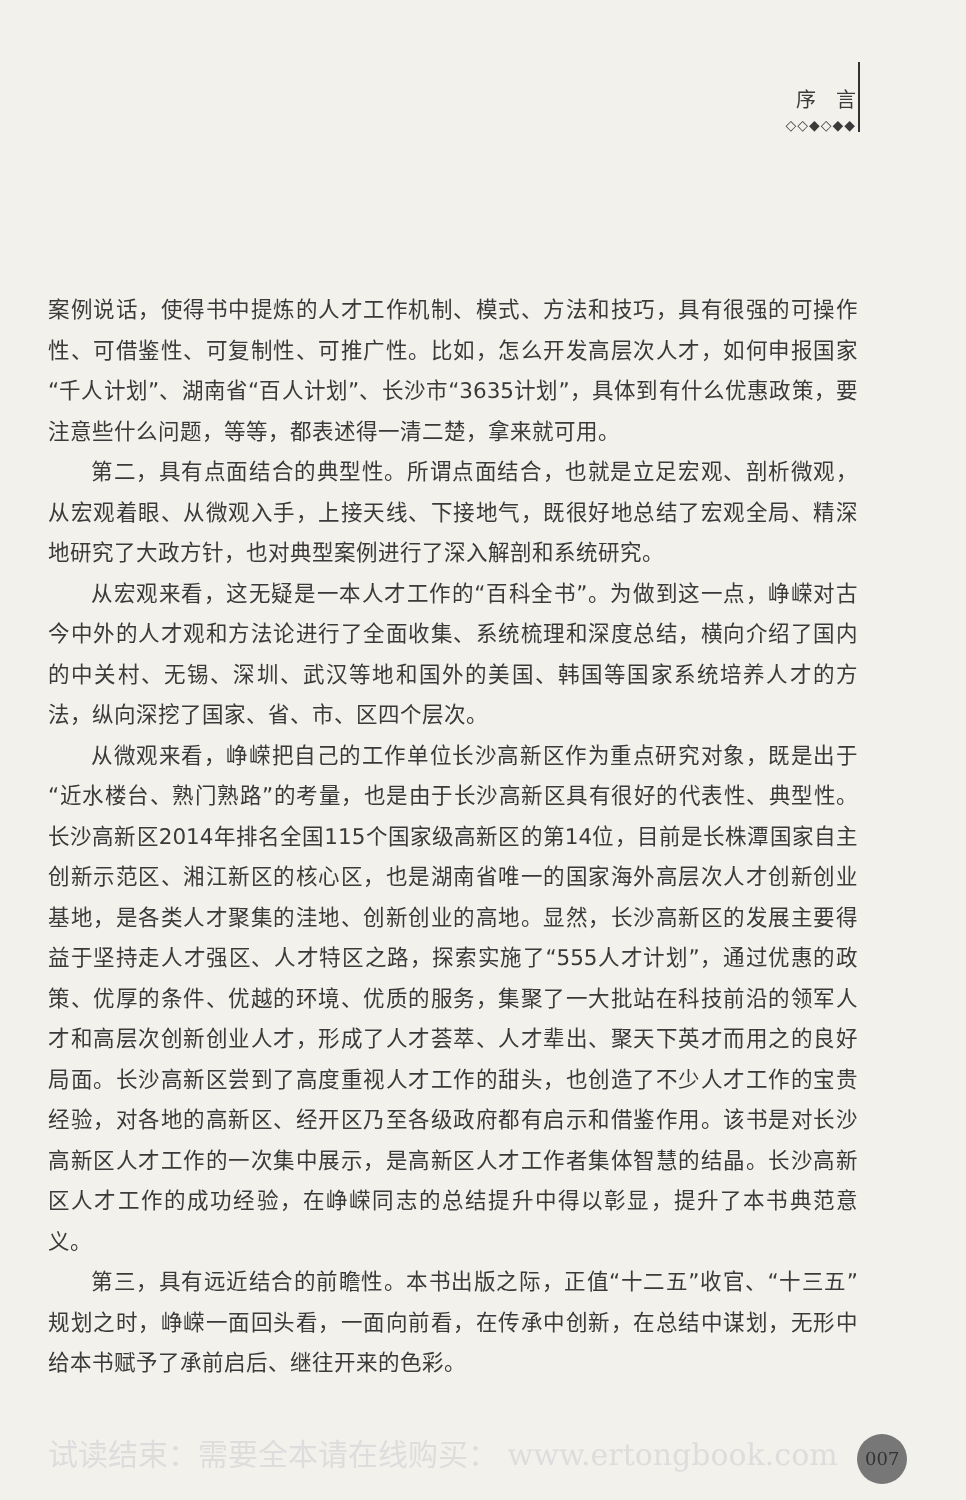序　言
◇◇◆◇◆◆
案例说话，使得书中提炼的人才工作机制、模式、方法和技巧，具有很强的可操作性、可借鉴性、可复制性、可推广性。比如，怎么开发高层次人才，如何申报国家“千人计划”、湖南省“百人计划”、长沙市“3635计划”，具体到有什么优惠政策，要注意些什么问题，等等，都表述得一清二楚，拿来就可用。
第二，具有点面结合的典型性。所谓点面结合，也就是立足宏观、剖析微观，从宏观着眼、从微观入手，上接天线、下接地气，既很好地总结了宏观全局、精深地研究了大政方针，也对典型案例进行了深入解剖和系统研究。
从宏观来看，这无疑是一本人才工作的“百科全书”。为做到这一点，峥嵘对古今中外的人才观和方法论进行了全面收集、系统梳理和深度总结，横向介绍了国内的中关村、无锡、深圳、武汉等地和国外的美国、韩国等国家系统培养人才的方法，纵向深挖了国家、省、市、区四个层次。
从微观来看，峥嵘把自己的工作单位长沙高新区作为重点研究对象，既是出于“近水楼台、熟门熟路”的考量，也是由于长沙高新区具有很好的代表性、典型性。长沙高新区2014年排名全国115个国家级高新区的第14位，目前是长株潭国家自主创新示范区、湘江新区的核心区，也是湖南省唯一的国家海外高层次人才创新创业基地，是各类人才聚集的洼地、创新创业的高地。显然，长沙高新区的发展主要得益于坚持走人才强区、人才特区之路，探索实施了“555人才计划”，通过优惠的政策、优厚的条件、优越的环境、优质的服务，集聚了一大批站在科技前沿的领军人才和高层次创新创业人才，形成了人才荟萃、人才辈出、聚天下英才而用之的良好局面。长沙高新区尝到了高度重视人才工作的甜头，也创造了不少人才工作的宝贵经验，对各地的高新区、经开区乃至各级政府都有启示和借鉴作用。该书是对长沙高新区人才工作的一次集中展示，是高新区人才工作者集体智慧的结晶。长沙高新区人才工作的成功经验，在峥嵘同志的总结提升中得以彰显，提升了本书典范意义。
第三，具有远近结合的前瞻性。本书出版之际，正值“十二五”收官、“十三五”规划之时，峥嵘一面回头看，一面向前看，在传承中创新，在总结中谋划，无形中给本书赋予了承前启后、继往开来的色彩。
试读结束：需要全本请在线购买： www.ertongbook.com 007